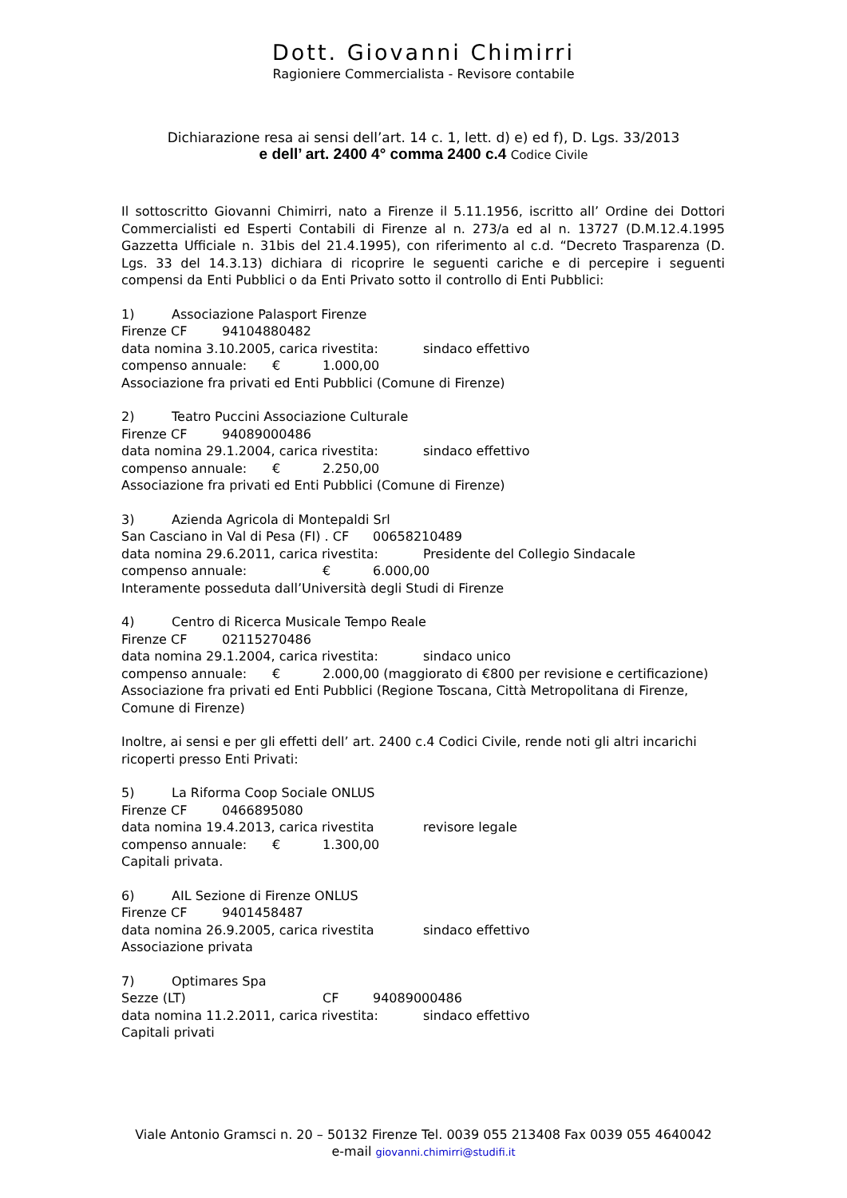Dott. Giovanni Chimirri
Ragioniere Commercialista - Revisore contabile
Dichiarazione resa ai sensi dell’art. 14 c. 1, lett. d) e) ed f), D. Lgs. 33/2013
e dell’ art. 2400 4° comma 2400 c.4 Codice Civile
Il sottoscritto Giovanni Chimirri, nato a Firenze il 5.11.1956, iscritto all’ Ordine dei Dottori Commercialisti ed Esperti Contabili di Firenze al n. 273/a ed al n. 13727 (D.M.12.4.1995 Gazzetta Ufficiale n. 31bis del 21.4.1995), con riferimento al c.d. “Decreto Trasparenza (D. Lgs. 33 del 14.3.13) dichiara di ricoprire le seguenti cariche e di percepire i seguenti compensi da Enti Pubblici o da Enti Privato sotto il controllo di Enti Pubblici:
1) Associazione Palasport Firenze
Firenze CF 94104880482
data nomina 3.10.2005, carica rivestita: sindaco effettivo
compenso annuale: € 1.000,00
Associazione fra privati ed Enti Pubblici (Comune di Firenze)
2) Teatro Puccini Associazione Culturale
Firenze CF 94089000486
data nomina 29.1.2004, carica rivestita: sindaco effettivo
compenso annuale: € 2.250,00
Associazione fra privati ed Enti Pubblici (Comune di Firenze)
3) Azienda Agricola di Montepaldi Srl
San Casciano in Val di Pesa (FI) . CF 00658210489
data nomina 29.6.2011, carica rivestita: Presidente del Collegio Sindacale
compenso annuale: € 6.000,00
Interamente posseduta dall’Università degli Studi di Firenze
4) Centro di Ricerca Musicale Tempo Reale
Firenze CF 02115270486
data nomina 29.1.2004, carica rivestita: sindaco unico
compenso annuale: € 2.000,00 (maggiorato di €800 per revisione e certificazione)
Associazione fra privati ed Enti Pubblici (Regione Toscana, Città Metropolitana di Firenze, Comune di Firenze)
Inoltre, ai sensi e per gli effetti dell’ art. 2400 c.4 Codici Civile, rende noti gli altri incarichi ricoperti presso Enti Privati:
5) La Riforma Coop Sociale ONLUS
Firenze CF 0466895080
data nomina 19.4.2013, carica rivestita revisore legale
compenso annuale: € 1.300,00
Capitali privata.
6) AIL Sezione di Firenze ONLUS
Firenze CF 9401458487
data nomina 26.9.2005, carica rivestita sindaco effettivo
Associazione privata
7) Optimares Spa
Sezze (LT) CF 94089000486
data nomina 11.2.2011, carica rivestita: sindaco effettivo
Capitali privati
Viale Antonio Gramsci n. 20 – 50132 Firenze Tel. 0039 055 213408 Fax 0039 055 4640042
e-mail giovanni.chimirri@studifi.it